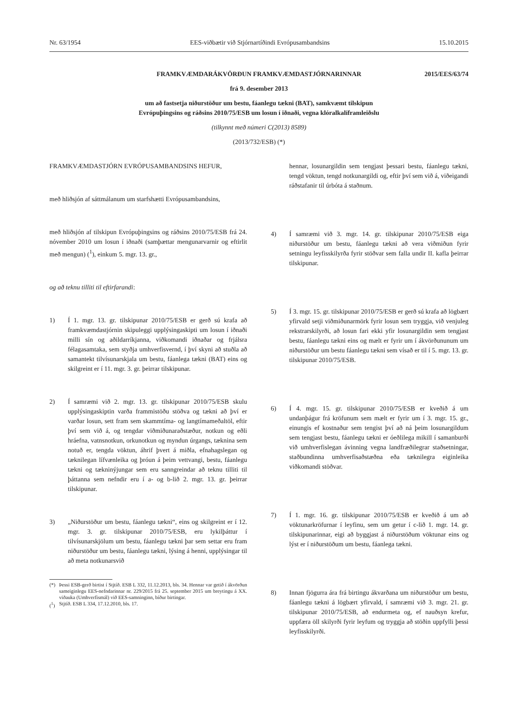Nr. 63/1954 EES-viðbætir við Stjórnartíðindi Evrópusambandsins 15.10.2015
FRAMKVÆMDARÁKVÖRÐUN FRAMKVÆMDASTJÓRNARINNAR 2015/EES/63/74
frá 9. desember 2013
um að fastsetja niðurstöður um bestu, fáanlegu tækni (BAT), samkvæmt tilskipun
Evrópuþingsins og ráðsins 2010/75/ESB um losun í iðnaði, vegna klóralkalíframleiðslu
(tilkynnt með númeri C(2013) 8589)
(2013/732/ESB) (*)
FRAMKVÆMDASTJÓRN EVRÓPUSAMBANDSINS HEFUR,
með hliðsjón af sáttmálanum um starfshætti Evrópusambandsins,
með hliðsjón af tilskipun Evrópuþingsins og ráðsins 2010/75/ESB frá 24. nóvember 2010 um losun í iðnaði (samþættar mengunarvarnir og eftirlit með mengun) (<sup>1</sup>), einkum 5. mgr. 13. gr.,
og að teknu tilliti til eftirfarandi:
1) Í 1. mgr. 13. gr. tilskipunar 2010/75/ESB er gerð sú krafa að framkvæmdastjórnin skipuleggi upplýsingaskipti um losun í iðnaði milli sín og aðildarríkjanna, viðkomandi iðnaðar og frjálsra félagasamtaka, sem styðja umhverfisvernd, í því skyni að stuðla að samantekt tilvísunarskjala um bestu, fáanlega tækni (BAT) eins og skilgreint er í 11. mgr. 3. gr. þeirrar tilskipunar.
2) Í samræmi við 2. mgr. 13. gr. tilskipunar 2010/75/ESB skulu upplýsingaskiptin varða frammistöðu stöðva og tækni að því er varðar losun, sett fram sem skammtíma- og langtímameðaltöl, eftir því sem við á, og tengdar viðmiðunaraðstæður, notkun og eðli hráefna, vatnsnotkun, orkunotkun og myndun úrgangs, tæknina sem notuð er, tengda vöktun, áhrif þvert á miðla, efnahagslegan og tæknilegan lífvænleika og þróun á þeim vettvangi, bestu, fáanlegu tækni og tækninýjungar sem eru sanngreindar að teknu tilliti til þáttanna sem nefndir eru í a- og b-lið 2. mgr. 13. gr. þeirrar tilskipunar.
3) „Niðurstöður um bestu, fáanlegu tækni“, eins og skilgreint er í 12. mgr. 3. gr. tilskipunar 2010/75/ESB, eru lykilþáttur í tilvísunarskjölum um bestu, fáanlegu tækni þar sem settar eru fram niðurstöður um bestu, fáanlegu tækni, lýsing á henni, upplýsingar til að meta notkunarsvið
(*) Þessi ESB-gerð birtist í Stjtíð. ESB L 332, 11.12.2013, bls. 34. Hennar var getið í ákvörðun sameiginlegu EES-nefndarinnar nr. 229/2015 frá 25. september 2015 um breytingu á XX. viðauka (Umhverfismál) við EES-samninginn, bíður birtingar.
(<sup>1</sup>) Stjtíð. ESB L 334, 17.12.2010, bls. 17.
hennar, losunargildin sem tengjast þessari bestu, fáanlegu tækni, tengd vöktun, tengd notkunargildi og, eftir því sem við á, viðeigandi ráðstafanir til úrbóta á staðnum.
4) Í samræmi við 3. mgr. 14. gr. tilskipunar 2010/75/ESB eiga niðurstöður um bestu, fáanlegu tækni að vera viðmiðun fyrir setningu leyfisskilyrða fyrir stöðvar sem falla undir II. kafla þeirrar tilskipunar.
5) Í 3. mgr. 15. gr. tilskipunar 2010/75/ESB er gerð sú krafa að lögbært yfirvald setji viðmiðunarmörk fyrir losun sem tryggja, við venjuleg rekstrarskilyrði, að losun fari ekki yfir losunargildin sem tengjast bestu, fáanlegu tækni eins og mælt er fyrir um í ákvörðununum um niðurstöður um bestu fáanlegu tækni sem vísað er til í 5. mgr. 13. gr. tilskipunar 2010/75/ESB.
6) Í 4. mgr. 15. gr. tilskipunar 2010/75/ESB er kveðið á um undanþágur frá kröfunum sem mælt er fyrir um í 3. mgr. 15. gr., einungis ef kostnaður sem tengist því að ná þeim losunargildum sem tengjast bestu, fáanlegu tækni er óeðlilega mikill í samanburði við umhverfislegan ávinning vegna landfræðilegrar staðsetningar, staðbundinna umhverfisaðstæðna eða tæknilegra eiginleika viðkomandi stöðvar.
7) Í 1. mgr. 16. gr. tilskipunar 2010/75/ESB er kveðið á um að vöktunarkröfurnar í leyfinu, sem um getur í c-lið 1. mgr. 14. gr. tilskipunarinnar, eigi að byggjast á niðurstöðum vöktunar eins og lýst er í niðurstöðum um bestu, fáanlega tækni.
8) Innan fjögurra ára frá birtingu ákvarðana um niðurstöður um bestu, fáanlegu tækni á lögbært yfirvald, í samræmi við 3. mgr. 21. gr. tilskipunar 2010/75/ESB, að endurmeta og, ef nauðsyn krefur, uppfæra öll skilyrði fyrir leyfum og tryggja að stöðin uppfylli þessi leyfisskilyrði.